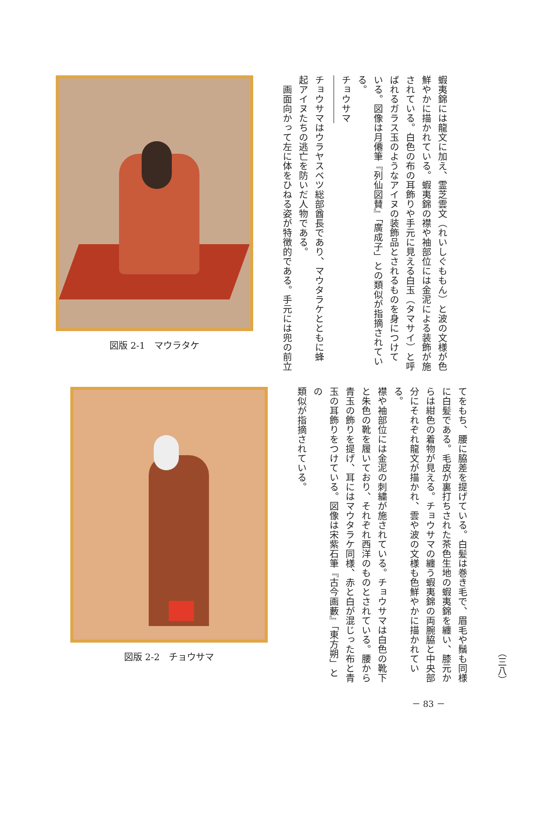蝦夷錦には龍文に加え、霊芝雲文（れいしぐももん）と波の文様が色
鮮やかに描かれている。蝦夷錦の襟や袖部位には金泥による装飾が施
されている。白色の布の耳飾りや手元に見える白玉（タマサイ）と呼
ばれるガラス玉のようなアイヌの装飾品とされるものを身につけて
いる。図像は月僊筆『列仙図賛』「廣成子」との類似が指摘されている。
チョウサマ
チョウサマはウラヤスベツ総部酋長であり、マウタラケとともに蜂
起アイヌたちの逃亡を防いだ人物である。
　画面向かって左に体をひねる姿が特徴的である。手元には兜の前立
図版 2-1　マウラタケ
（三八）
てをもち、腰に脇差を提げている。白髪は巻き毛で、眉毛や鬚も同様
に白髪である。毛皮が裏打ちされた茶色生地の蝦夷錦を纏い、膝元か
らは紺色の着物が見える。チョウサマの纏う蝦夷錦の両腕脇と中央部
分にそれぞれ龍文が描かれ、雲や波の文様も色鮮やかに描かれている。
襟や袖部位には金泥の刺繍が施されている。チョウサマは白色の靴下
と朱色の靴を履いており、それぞれ西洋のものとされている。腰から
青玉の飾りを提げ、耳にはマウタラケ同様、赤と白が混じった布と青
玉の耳飾りをつけている。図像は宋紫石筆『古今画藪』「東方朔」との
類似が指摘されている。
図版 2-2　チョウサマ
－ 83 －